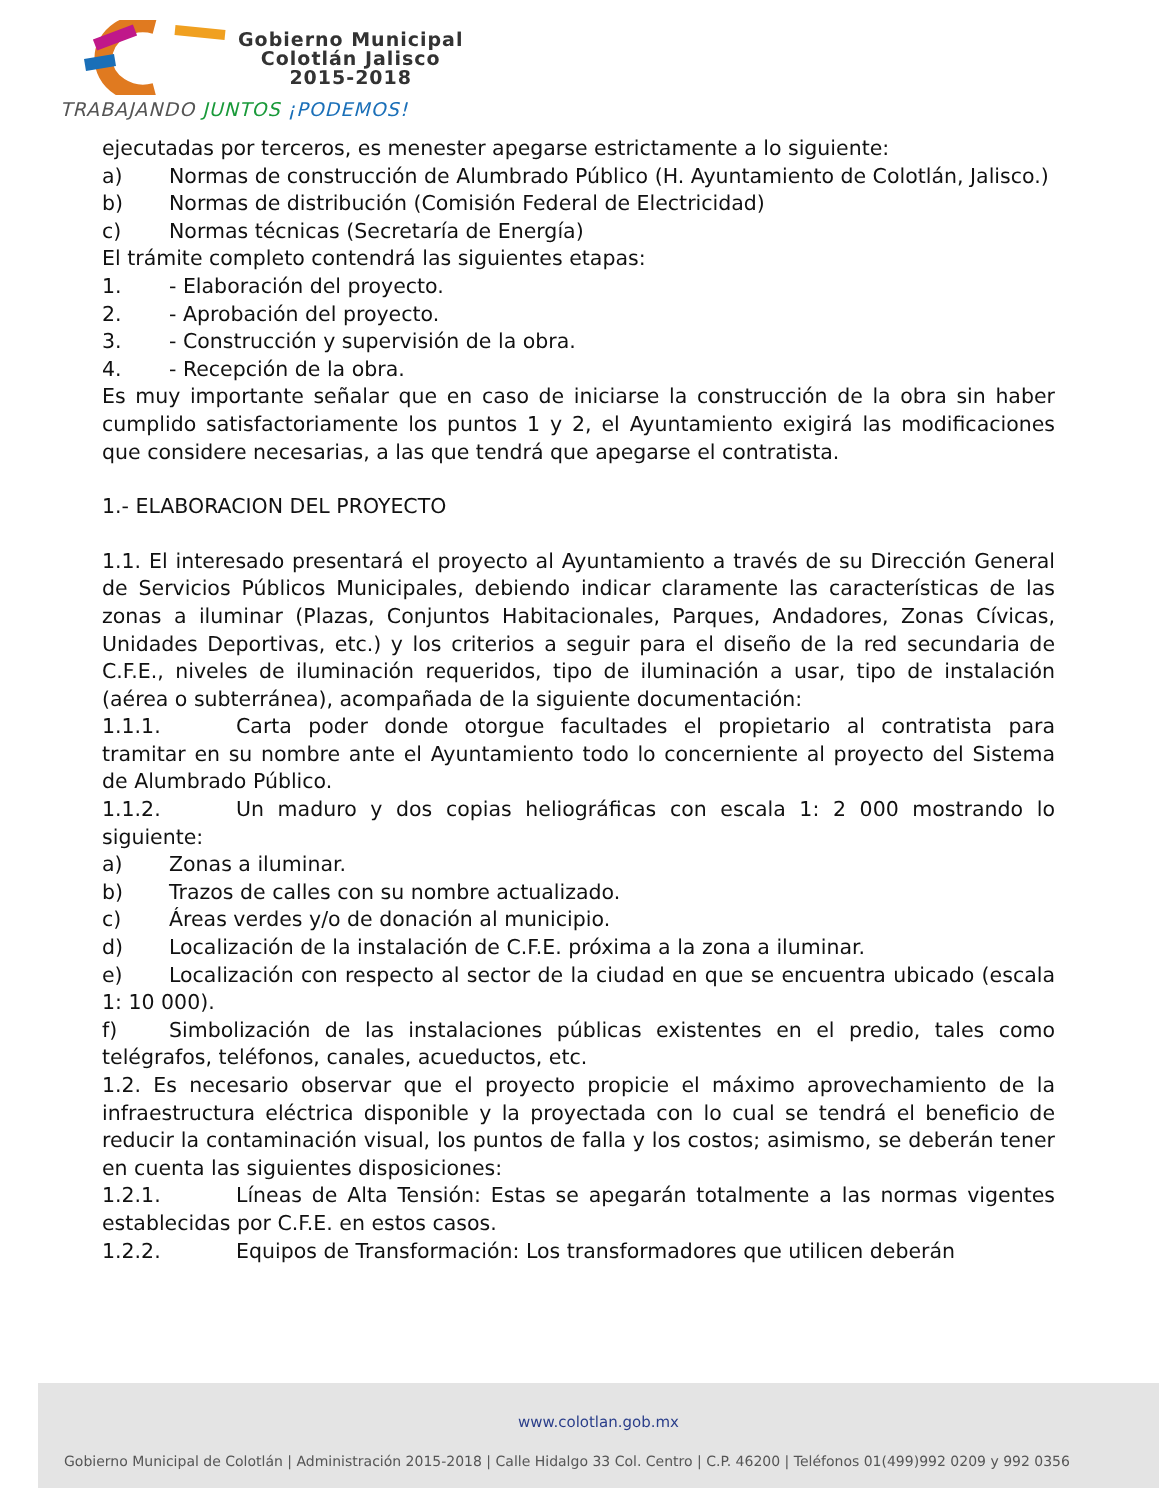Gobierno Municipal
Colotlán Jalisco
2015-2018
TRABAJANDO JUNTOS ¡PODEMOS!
ejecutadas por terceros, es menester apegarse estrictamente a lo siguiente:
a) Normas de construcción de Alumbrado Público (H. Ayuntamiento de Colotlán, Jalisco.)
b) Normas de distribución (Comisión Federal de Electricidad)
c) Normas técnicas (Secretaría de Energía)
El trámite completo contendrá las siguientes etapas:
1. - Elaboración del proyecto.
2. - Aprobación del proyecto.
3. - Construcción y supervisión de la obra.
4. - Recepción de la obra.
Es muy importante señalar que en caso de iniciarse la construcción de la obra sin haber cumplido satisfactoriamente los puntos 1 y 2, el Ayuntamiento exigirá las modificaciones que considere necesarias, a las que tendrá que apegarse el contratista.
1.- ELABORACION DEL PROYECTO
1.1. El interesado presentará el proyecto al Ayuntamiento a través de su Dirección General de Servicios Públicos Municipales, debiendo indicar claramente las características de las zonas a iluminar (Plazas, Conjuntos Habitacionales, Parques, Andadores, Zonas Cívicas, Unidades Deportivas, etc.) y los criterios a seguir para el diseño de la red secundaria de C.F.E., niveles de iluminación requeridos, tipo de iluminación a usar, tipo de instalación (aérea o subterránea), acompañada de la siguiente documentación:
1.1.1. Carta poder donde otorgue facultades el propietario al contratista para tramitar en su nombre ante el Ayuntamiento todo lo concerniente al proyecto del Sistema de Alumbrado Público.
1.1.2. Un maduro y dos copias heliográficas con escala 1: 2 000 mostrando lo siguiente:
a) Zonas a iluminar.
b) Trazos de calles con su nombre actualizado.
c) Áreas verdes y/o de donación al municipio.
d) Localización de la instalación de C.F.E. próxima a la zona a iluminar.
e) Localización con respecto al sector de la ciudad en que se encuentra ubicado (escala 1: 10 000).
f) Simbolización de las instalaciones públicas existentes en el predio, tales como telégrafos, teléfonos, canales, acueductos, etc.
1.2. Es necesario observar que el proyecto propicie el máximo aprovechamiento de la infraestructura eléctrica disponible y la proyectada con lo cual se tendrá el beneficio de reducir la contaminación visual, los puntos de falla y los costos; asimismo, se deberán tener en cuenta las siguientes disposiciones:
1.2.1. Líneas de Alta Tensión: Estas se apegarán totalmente a las normas vigentes establecidas por C.F.E. en estos casos.
1.2.2. Equipos de Transformación: Los transformadores que utilicen deberán
www.colotlan.gob.mx
Gobierno Municipal de Colotlán | Administración 2015-2018 | Calle Hidalgo 33 Col. Centro | C.P. 46200 | Teléfonos 01(499)992 0209 y 992 0356